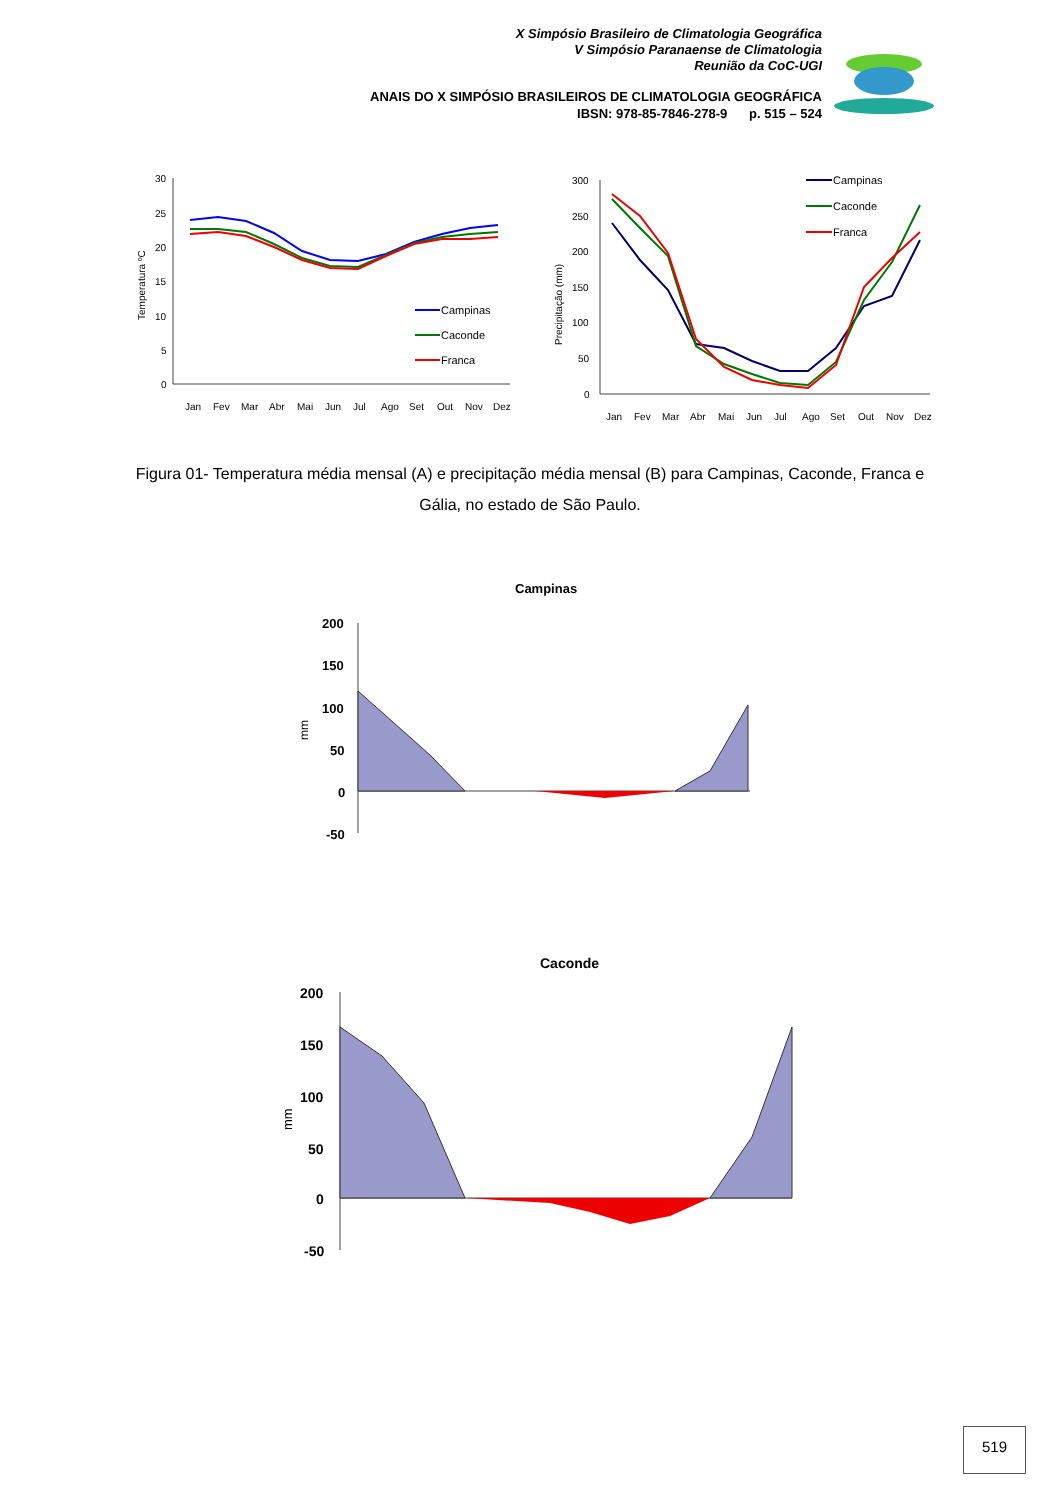X Simpósio Brasileiro de Climatologia Geográfica
V Simpósio Paranaense de Climatologia
Reunião da CoC-UGI
ANAIS DO X SIMPÓSIO BRASILEIROS DE CLIMATOLOGIA GEOGRÁFICA
IBSN: 978-85-7846-278-9 p. 515 – 524
30
25
20
15
10
5
0
Temperatura ºC
Campinas
Caconde
Franca
Jan Fev Mar Abr Mai Jun Jul Ago Set Out Nov Dez
300
250
200
150
100
50
0
Precipitação (mm)
Campinas
Caconde
Franca
Jan Fev Mar Abr Mai Jun Jul Ago Set Out Nov Dez
Figura 01- Temperatura média mensal (A) e precipitação média mensal (B) para Campinas, Caconde, Franca e Gália, no estado de São Paulo.
Campinas
200 150 100 50 0 -50
mm
Caconde
200 150 100 50 0 -50
mm
519